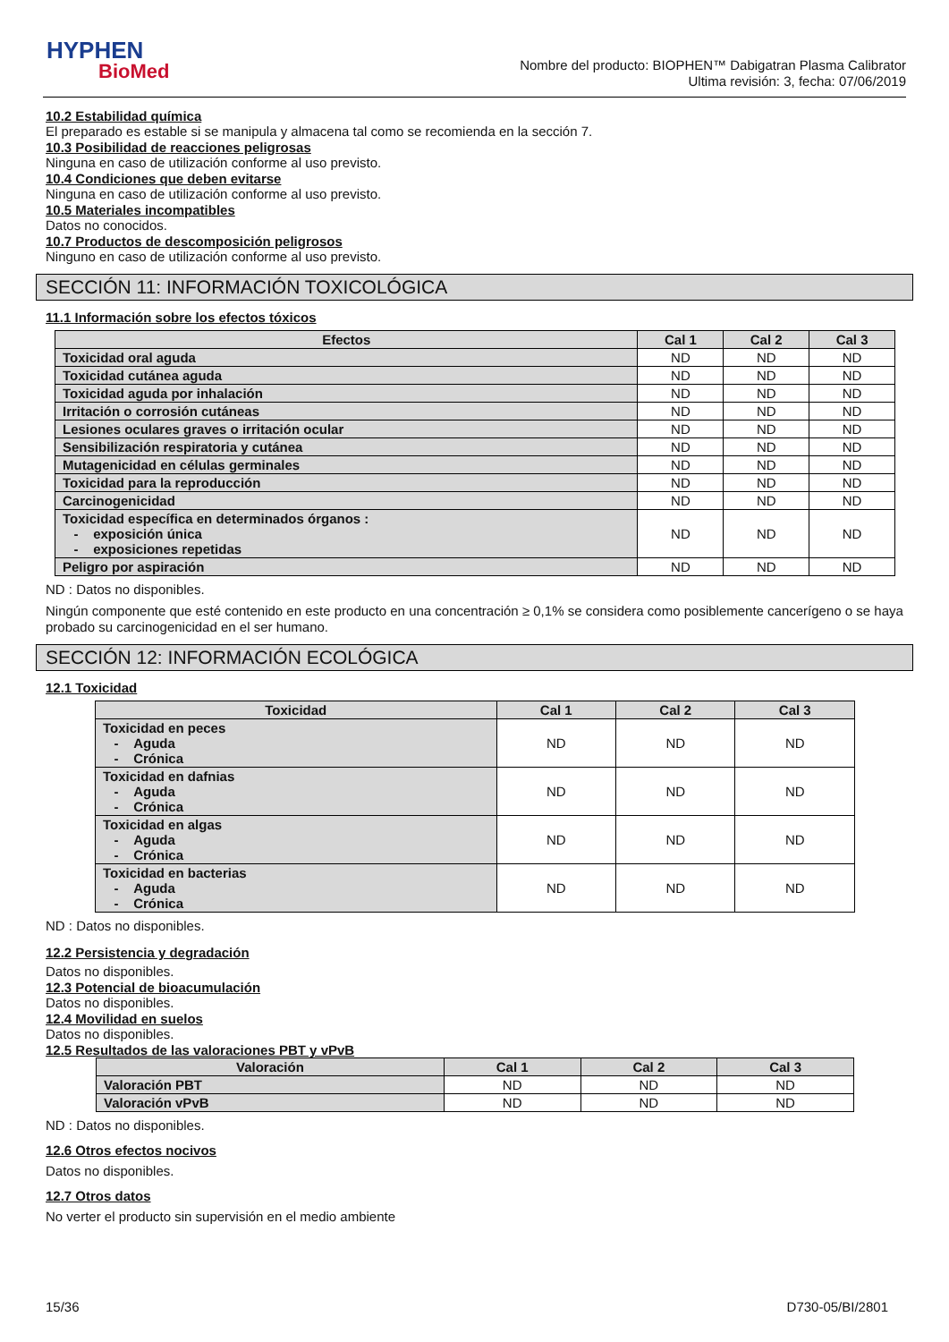HYPHEN
BioMed
Nombre del producto: BIOPHEN™ Dabigatran Plasma Calibrator
Ultima revisión: 3, fecha: 07/06/2019
10.2 Estabilidad química
El preparado es estable si se manipula y almacena tal como se recomienda en la sección 7.
10.3 Posibilidad de reacciones peligrosas
Ninguna en caso de utilización conforme al uso previsto.
10.4 Condiciones que deben evitarse
Ninguna en caso de utilización conforme al uso previsto.
10.5 Materiales incompatibles
Datos no conocidos.
10.7 Productos de descomposición peligrosos
Ninguno en caso de utilización conforme al uso previsto.
SECCIÓN 11: INFORMACIÓN TOXICOLÓGICA
11.1 Información sobre los efectos tóxicos
| Efectos | Cal 1 | Cal 2 | Cal 3 |
| --- | --- | --- | --- |
| Toxicidad oral aguda | ND | ND | ND |
| Toxicidad cutánea aguda | ND | ND | ND |
| Toxicidad aguda por inhalación | ND | ND | ND |
| Irritación o corrosión cutáneas | ND | ND | ND |
| Lesiones oculares graves o irritación ocular | ND | ND | ND |
| Sensibilización respiratoria y cutánea | ND | ND | ND |
| Mutagenicidad en células germinales | ND | ND | ND |
| Toxicidad para la reproducción | ND | ND | ND |
| Carcinogenicidad | ND | ND | ND |
| Toxicidad específica en determinados órganos : - exposición única - exposiciones repetidas | ND | ND | ND |
| Peligro por aspiración | ND | ND | ND |
ND : Datos no disponibles.
Ningún componente que esté contenido en este producto en una concentración ≥ 0,1% se considera como posiblemente cancerígeno o se haya probado su carcinogenicidad en el ser humano.
SECCIÓN 12: INFORMACIÓN ECOLÓGICA
12.1 Toxicidad
| Toxicidad | Cal 1 | Cal 2 | Cal 3 |
| --- | --- | --- | --- |
| Toxicidad en peces - Aguda - Crónica | ND | ND | ND |
| Toxicidad en dafnias - Aguda - Crónica | ND | ND | ND |
| Toxicidad en algas - Aguda - Crónica | ND | ND | ND |
| Toxicidad en bacterias - Aguda - Crónica | ND | ND | ND |
ND : Datos no disponibles.
12.2 Persistencia y degradación
Datos no disponibles.
12.3 Potencial de bioacumulación
Datos no disponibles.
12.4 Movilidad en suelos
Datos no disponibles.
12.5 Resultados de las valoraciones PBT y vPvB
| Valoración | Cal 1 | Cal 2 | Cal 3 |
| --- | --- | --- | --- |
| Valoración PBT | ND | ND | ND |
| Valoración vPvB | ND | ND | ND |
ND : Datos no disponibles.
12.6 Otros efectos nocivos
Datos no disponibles.
12.7 Otros datos
No verter el producto sin supervisión en el medio ambiente
15/36 D730-05/BI/2801